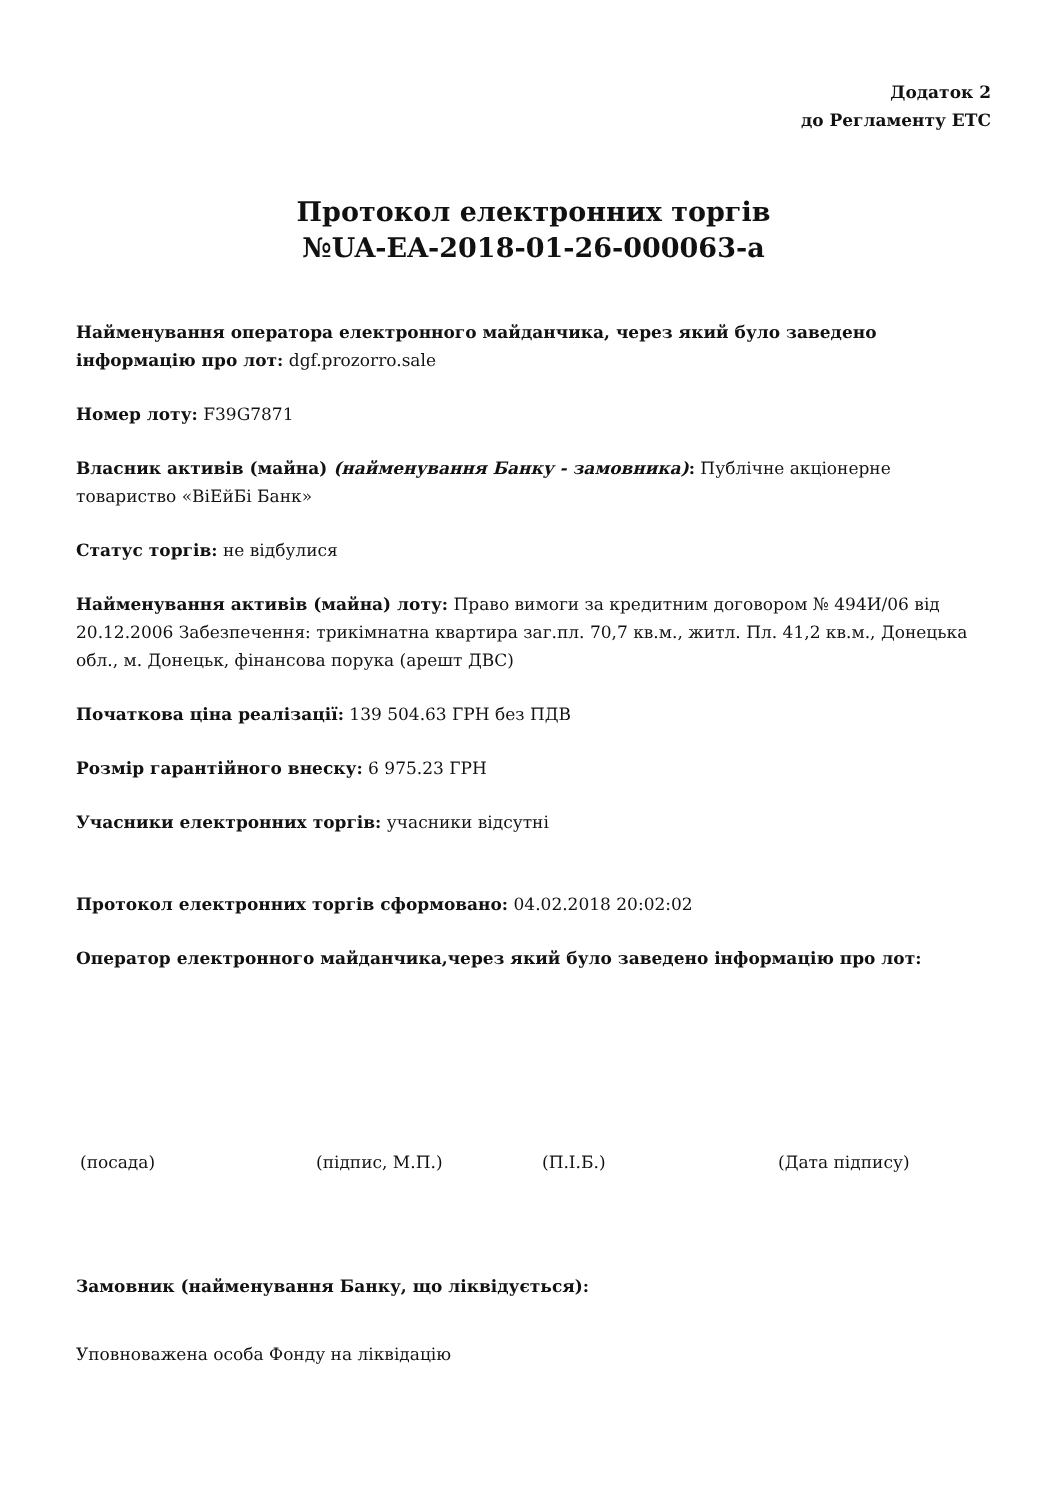Додаток 2
до Регламенту ЕТС
Протокол електронних торгів
№UA-EA-2018-01-26-000063-a
Найменування оператора електронного майданчика, через який було заведено інформацію про лот: dgf.prozorro.sale
Номер лоту: F39G7871
Власник активів (майна) (найменування Банку - замовника): Публічне акціонерне товариство «ВіЕйБі Банк»
Статус торгів: не відбулися
Найменування активів (майна) лоту: Право вимоги за кредитним договором № 494И/06 від 20.12.2006 Забезпечення: трикімнатна квартира заг.пл. 70,7 кв.м., житл. Пл. 41,2 кв.м., Донецька обл., м. Донецьк, фінансова порука (арешт ДВС)
Початкова ціна реалізації: 139 504.63 ГРН без ПДВ
Розмір гарантійного внеску: 6 975.23 ГРН
Учасники електронних торгів: учасники відсутні
Протокол електронних торгів сформовано: 04.02.2018 20:02:02
Оператор електронного майданчика,через який було заведено інформацію про лот:
(посада) (підпис, М.П.) (П.І.Б.) (Дата підпису)
Замовник (найменування Банку, що ліквідується):
Уповноважена особа Фонду на ліквідацію